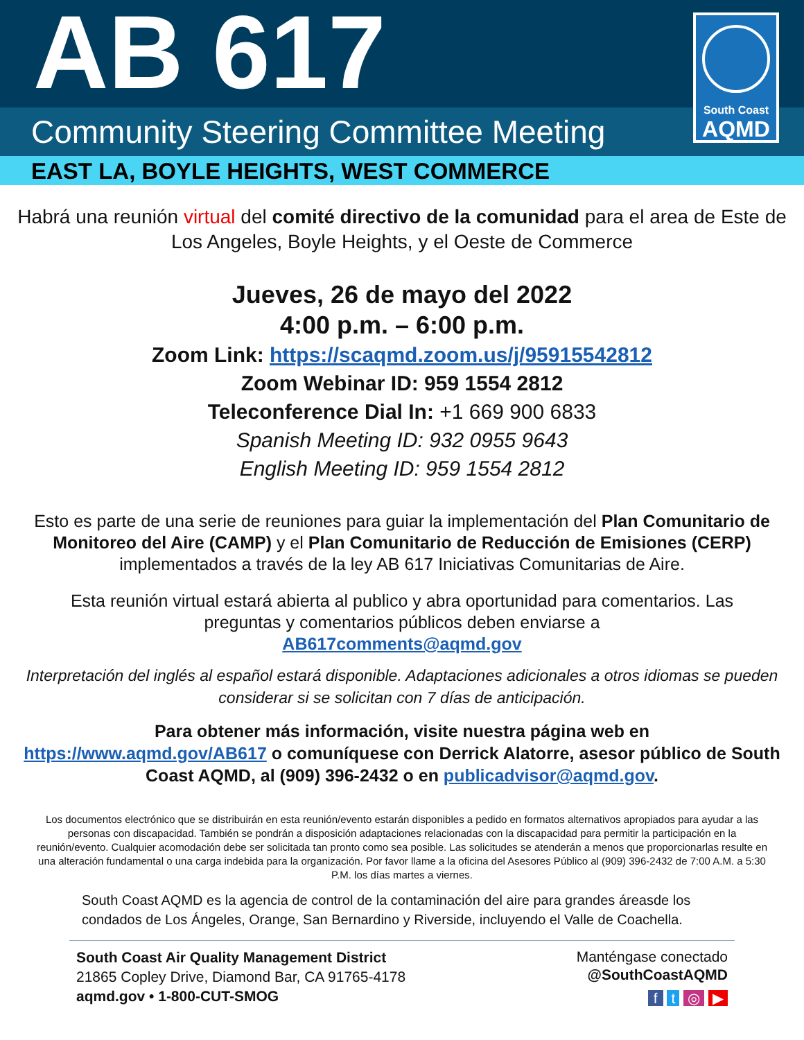AB 617
South Coast
AQMD
Community Steering Committee Meeting
EAST LA, BOYLE HEIGHTS, WEST COMMERCE
Habrá una reunión virtual del comité directivo de la comunidad para el area de Este de Los Angeles, Boyle Heights, y el Oeste de Commerce
Jueves, 26 de mayo del 2022
4:00 p.m. – 6:00 p.m.
Zoom Link: https://scaqmd.zoom.us/j/95915542812
Zoom Webinar ID: 959 1554 2812
Teleconference Dial In: +1 669 900 6833
Spanish Meeting ID: 932 0955 9643
English Meeting ID: 959 1554 2812
Esto es parte de una serie de reuniones para guiar la implementación del Plan Comunitario de Monitoreo del Aire (CAMP) y el Plan Comunitario de Reducción de Emisiones (CERP) implementados a través de la ley AB 617 Iniciativas Comunitarias de Aire.
Esta reunión virtual estará abierta al publico y abra oportunidad para comentarios. Las preguntas y comentarios públicos deben enviarse a
AB617comments@aqmd.gov
Interpretación del inglés al español estará disponible. Adaptaciones adicionales a otros idiomas se pueden considerar si se solicitan con 7 días de anticipación.
Para obtener más información, visite nuestra página web en
https://www.aqmd.gov/AB617 o comuníquese con Derrick Alatorre, asesor público de South Coast AQMD, al (909) 396-2432 o en publicadvisor@aqmd.gov.
Los documentos electrónico que se distribuirán en esta reunión/evento estarán disponibles a pedido en formatos alternativos apropiados para ayudar a las personas con discapacidad. También se pondrán a disposición adaptaciones relacionadas con la discapacidad para permitir la participación en la reunión/evento. Cualquier acomodación debe ser solicitada tan pronto como sea posible. Las solicitudes se atenderán a menos que proporcionarlas resulte en una alteración fundamental o una carga indebida para la organización. Por favor llame a la oficina del Asesores Público al (909) 396-2432 de 7:00 A.M. a 5:30 P.M. los días martes a viernes.
South Coast AQMD es la agencia de control de la contaminación del aire para grandes áreasde los condados de Los Ángeles, Orange, San Bernardino y Riverside, incluyendo el Valle de Coachella.
South Coast Air Quality Management District
21865 Copley Drive, Diamond Bar, CA 91765-4178
aqmd.gov • 1-800-CUT-SMOG
Manténgase conectado
@SouthCoastAQMD
f t ◎ ▶